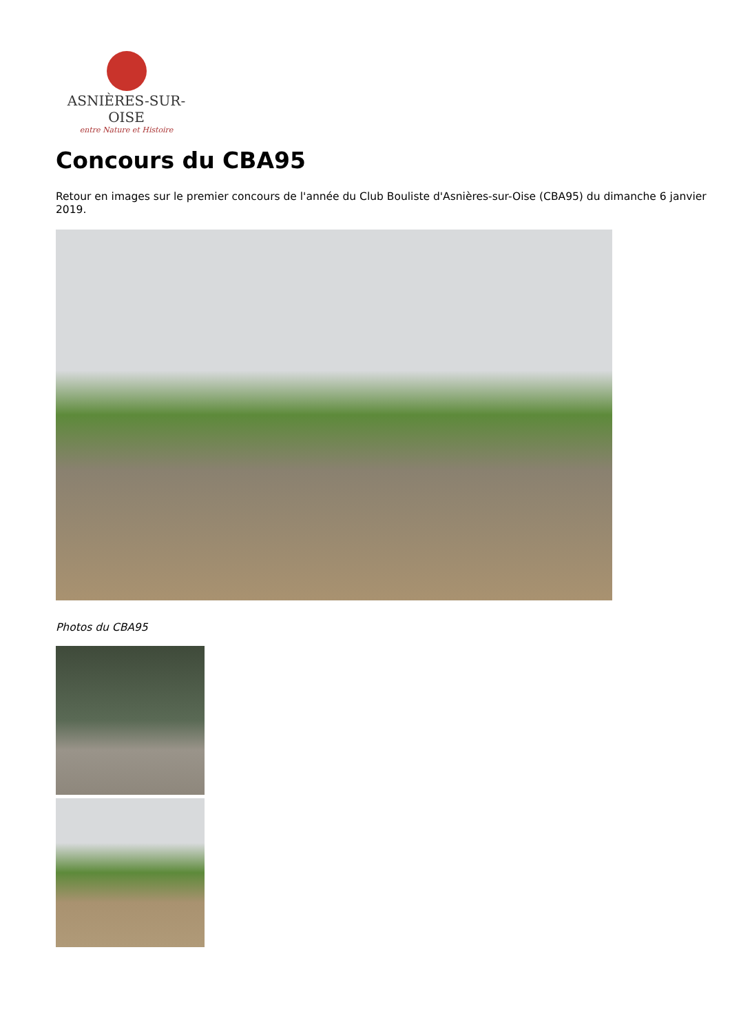ASNIÈRES-SUR-OISE
entre Nature et Histoire
Concours du CBA95
Retour en images sur le premier concours de l'année du Club Bouliste d'Asnières-sur-Oise (CBA95) du dimanche 6 janvier 2019.
Photos du CBA95